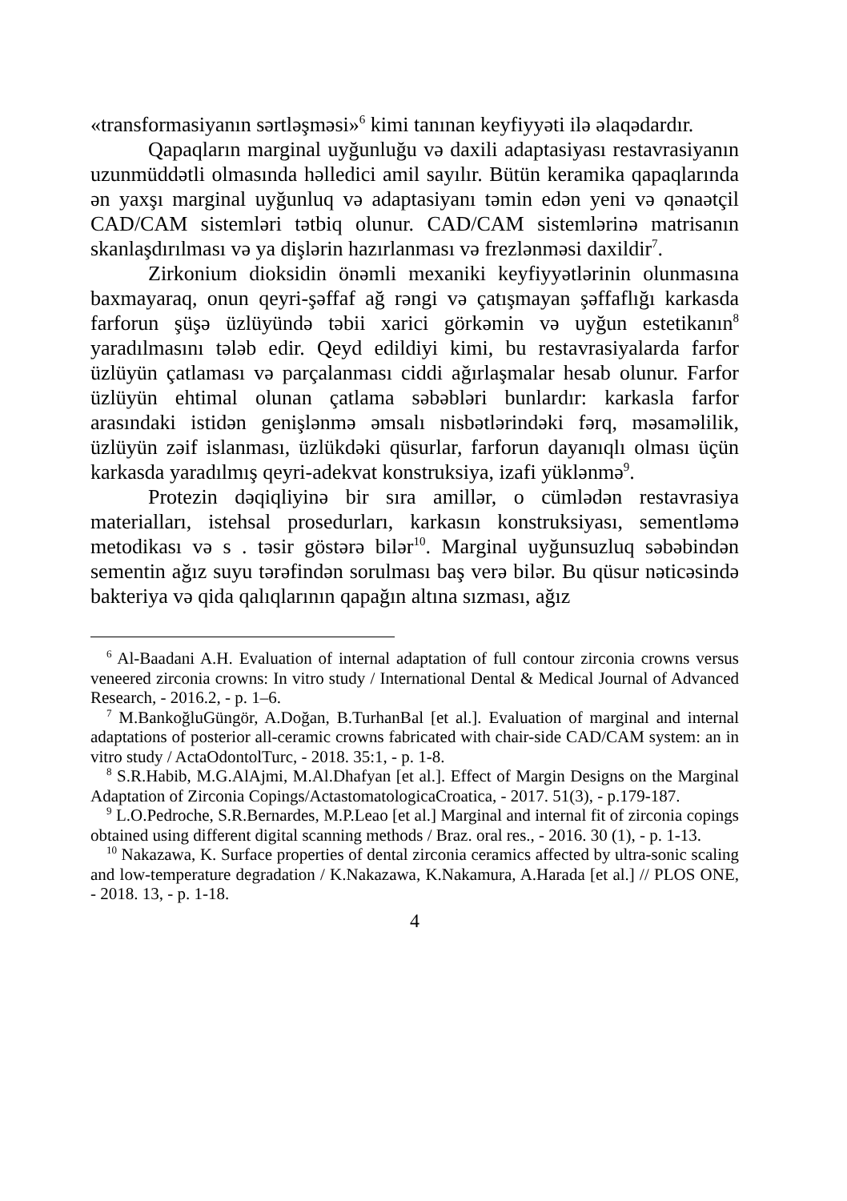«transformasiyanın sərtləşməsi»<sup>6</sup> kimi tanınan keyfiyyəti ilə əlaqədardır.
Qapaqların marginal uyğunluğu və daxili adaptasiyası restavrasiyanın uzunmüddətli olmasında həlledici amil sayılır. Bütün keramika qapaqlarında ən yaxşı marginal uyğunluq və adaptasiyanı təmin edən yeni və qənaətçil CAD/CAM sistemləri tətbiq olunur. CAD/CAM sistemlərinə matrisanın skanlaşdırılması və ya dişlərin hazırlanması və frezlənməsi daxildir<sup>7</sup>.
Zirkonium dioksidin önəmli mexaniki keyfiyyətlərinin olunmasına baxmayaraq, onun qeyri-şəffaf ağ rəngi və çatışmayan şəffaflığı karkasda farforun şüşə üzlüyündə təbii xarici görkəmin və uyğun estetikanın<sup>8</sup> yaradılmasını tələb edir. Qeyd edildiyi kimi, bu restavrasiyalarda farfor üzlüyün çatlaması və parçalanması ciddi ağırlaşmalar hesab olunur. Farfor üzlüyün ehtimal olunan çatlama səbəbləri bunlardır: karkasla farfor arasındaki istidən genişlənmə əmsalı nisbətlərindəki fərq, məsaməlilik, üzlüyün zəif islanması, üzlükdəki qüsurlar, farforun dayanıqlı olması üçün karkasda yaradılmış qeyri-adekvat konstruksiya, izafi yüklənmə<sup>9</sup>.
Protezin dəqiqliyinə bir sıra amillər, o cümlədən restavrasiya materialları, istehsal prosedurları, karkasın konstruksiyası, sementləmə metodikası və s . təsir göstərə bilər<sup>10</sup>. Marginal uyğunsuzluq səbəbindən sementin ağız suyu tərəfindən sorulması baş verə bilər. Bu qüsur nəticəsində bakteriya və qida qalıqlarının qapağın altına sızması, ağız
<sup>6</sup> Al-Baadani A.H. Evaluation of internal adaptation of full contour zirconia crowns versus veneered zirconia crowns: In vitro study / International Dental & Medical Journal of Advanced Research, - 2016.2, - p. 1–6.
<sup>7</sup> M.BankoğluGüngör, A.Doğan, B.TurhanBal [et al.]. Evaluation of marginal and internal adaptations of posterior all-ceramic crowns fabricated with chair-side CAD/CAM system: an in vitro study / ActaOdontolTurc, - 2018. 35:1, - p. 1-8.
<sup>8</sup> S.R.Habib, M.G.AlAjmi, M.Al.Dhafyan [et al.]. Effect of Margin Designs on the Marginal Adaptation of Zirconia Copings/ActastomatologicaCroatica, - 2017. 51(3), - p.179-187.
<sup>9</sup> L.O.Pedroche, S.R.Bernardes, M.P.Leao [et al.] Marginal and internal fit of zirconia copings obtained using different digital scanning methods / Braz. oral res., - 2016. 30 (1), - p. 1-13.
<sup>10</sup> Nakazawa, K. Surface properties of dental zirconia ceramics affected by ultra-sonic scaling and low-temperature degradation / K.Nakazawa, K.Nakamura, A.Harada [et al.] // PLOS ONE, - 2018. 13, - p. 1-18.
4